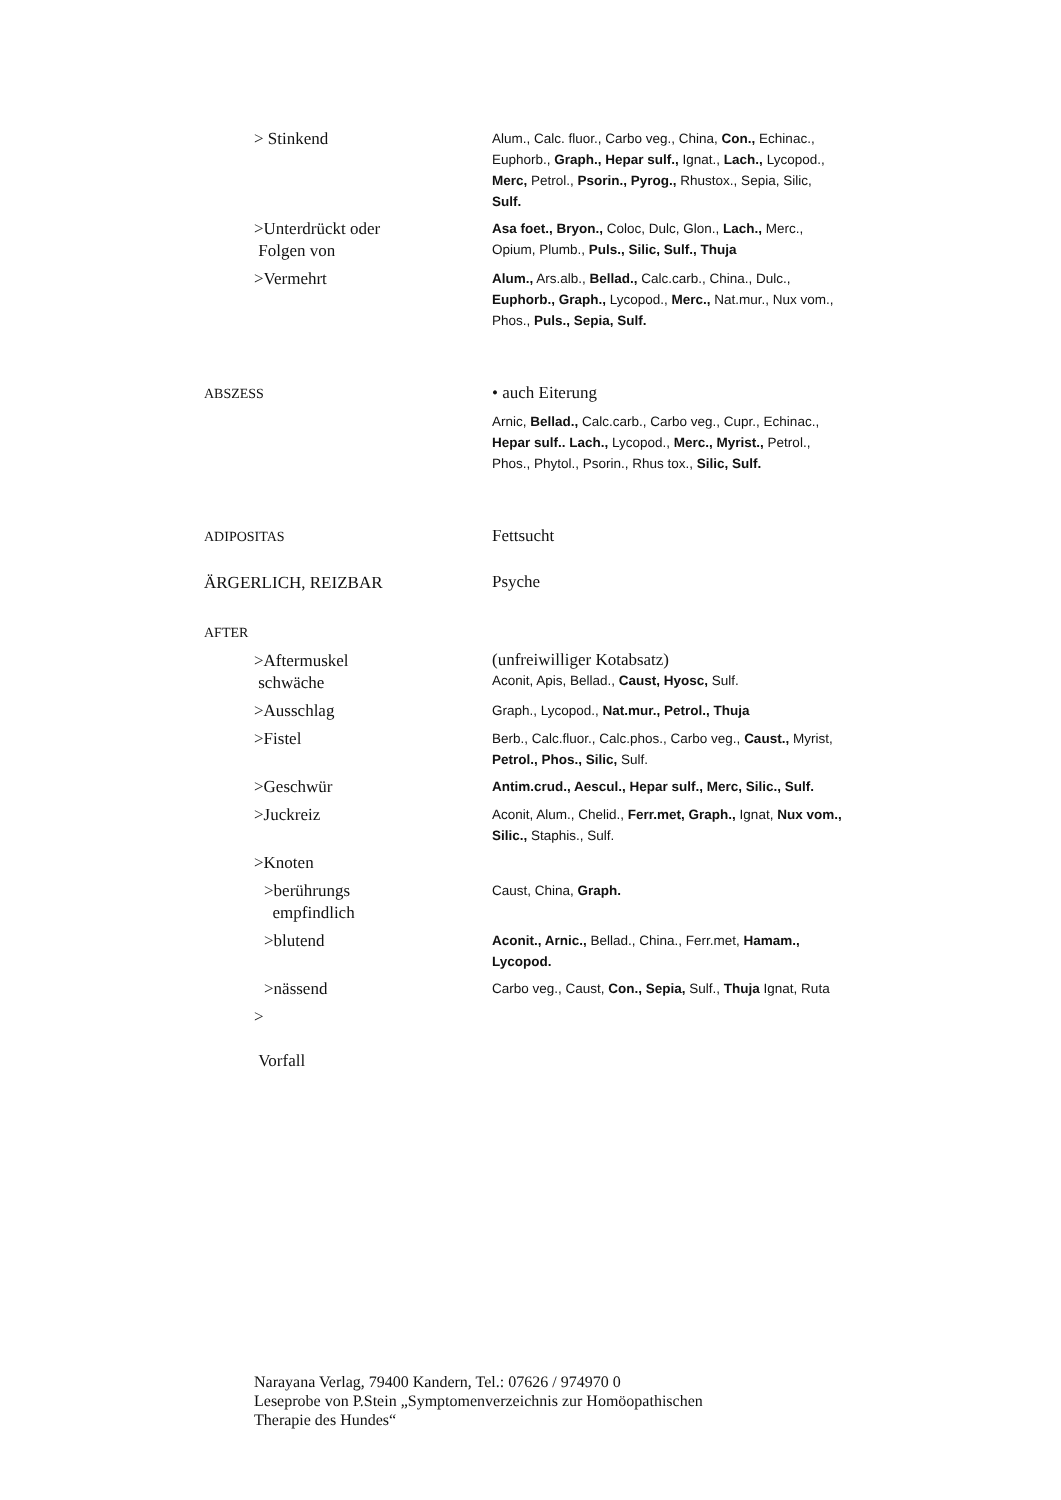| > Stinkend | Alum., Calc. fluor., Carbo veg., China, Con., Echinac., Euphorb., Graph., Hepar sulf., Ignat., Lach., Lycopod., Merc, Petrol., Psorin., Pyrog., Rhustox., Sepia, Silic, Sulf. |
| >Unterdrückt oder Folgen von | Asa foet., Bryon., Coloc, Dulc, Glon., Lach., Merc., Opium, Plumb., Puls., Silic, Sulf., Thuja |
| >Vermehrt | Alum., Ars.alb., Bellad., Calc.carb., China., Dulc., Euphorb., Graph., Lycopod., Merc., Nat.mur., Nux vom., Phos., Puls., Sepia, Sulf. |
| ABSZESS | • auch Eiterung |
| | Arnic, Bellad., Calc.carb., Carbo veg., Cupr., Echinac., Hepar sulf.. Lach., Lycopod., Merc., Myrist., Petrol., Phos., Phytol., Psorin., Rhus tox., Silic, Sulf. |
| ADIPOSITAS | Fettsucht |
| ÄRGERLICH, REIZBAR | Psyche |
| AFTER | |
| >Aftermuskel schwäche | (unfreiwilliger Kotabsatz) Aconit, Apis, Bellad., Caust, Hyosc, Sulf. |
| >Ausschlag | Graph., Lycopod., Nat.mur., Petrol., Thuja |
| >Fistel | Berb., Calc.fluor., Calc.phos., Carbo veg., Caust., Myrist, Petrol., Phos., Silic, Sulf. |
| >Geschwür | Antim.crud., Aescul., Hepar sulf., Merc, Silic., Sulf. |
| >Juckreiz | Aconit, Alum., Chelid., Ferr.met, Graph., Ignat, Nux vom., Silic., Staphis., Sulf. |
| >Knoten | |
| >berührungs empfindlich | Caust, China, Graph. |
| >blutend | Aconit., Arnic., Bellad., China., Ferr.met, Hamam., Lycopod. |
| >nässend | Carbo veg., Caust, Con., Sepia, Sulf., Thuja Ignat, Ruta |
| > Vorfall | |
Narayana Verlag, 79400 Kandern, Tel.: 07626 / 974970 0
Leseprobe von P.Stein „Symptomenverzeichnis zur Homöopathischen
Therapie des Hundes“